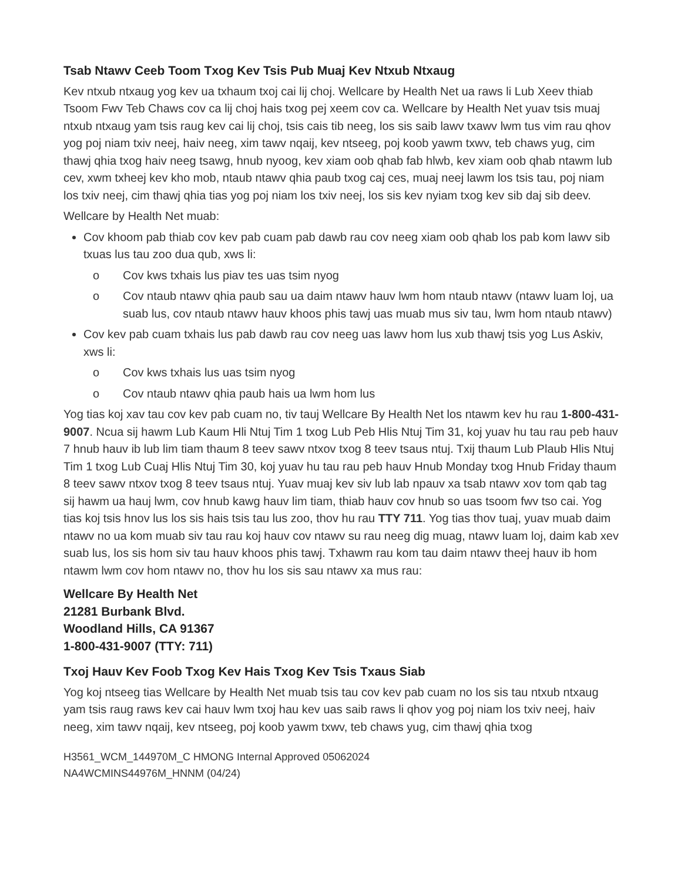Tsab Ntawv Ceeb Toom Txog Kev Tsis Pub Muaj Kev Ntxub Ntxaug
Kev ntxub ntxaug yog kev ua txhaum txoj cai lij choj. Wellcare by Health Net ua raws li Lub Xeev thiab Tsoom Fwv Teb Chaws cov ca lij choj hais txog pej xeem cov ca. Wellcare by Health Net yuav tsis muaj ntxub ntxaug yam tsis raug kev cai lij choj, tsis cais tib neeg, los sis saib lawv txawv lwm tus vim rau qhov yog poj niam txiv neej, haiv neeg, xim tawv nqaij, kev ntseeg, poj koob yawm txwv, teb chaws yug, cim thawj qhia txog haiv neeg tsawg, hnub nyoog, kev xiam oob qhab fab hlwb, kev xiam oob qhab ntawm lub cev, xwm txheej kev kho mob, ntaub ntawv qhia paub txog caj ces, muaj neej lawm los tsis tau, poj niam los txiv neej, cim thawj qhia tias yog poj niam los txiv neej, los sis kev nyiam txog kev sib daj sib deev.
Wellcare by Health Net muab:
Cov khoom pab thiab cov kev pab cuam pab dawb rau cov neeg xiam oob qhab los pab kom lawv sib txuas lus tau zoo dua qub, xws li:
o Cov kws txhais lus piav tes uas tsim nyog
o Cov ntaub ntawv qhia paub sau ua daim ntawv hauv lwm hom ntaub ntawv (ntawv luam loj, ua suab lus, cov ntaub ntawv hauv khoos phis tawj uas muab mus siv tau, lwm hom ntaub ntawv)
Cov kev pab cuam txhais lus pab dawb rau cov neeg uas lawv hom lus xub thawj tsis yog Lus Askiv, xws li:
o Cov kws txhais lus uas tsim nyog
o Cov ntaub ntawv qhia paub hais ua lwm hom lus
Yog tias koj xav tau cov kev pab cuam no, tiv tauj Wellcare By Health Net los ntawm kev hu rau 1-800-431-9007. Ncua sij hawm Lub Kaum Hli Ntuj Tim 1 txog Lub Peb Hlis Ntuj Tim 31, koj yuav hu tau rau peb hauv 7 hnub hauv ib lub lim tiam thaum 8 teev sawv ntxov txog 8 teev tsaus ntuj. Txij thaum Lub Plaub Hlis Ntuj Tim 1 txog Lub Cuaj Hlis Ntuj Tim 30, koj yuav hu tau rau peb hauv Hnub Monday txog Hnub Friday thaum 8 teev sawv ntxov txog 8 teev tsaus ntuj. Yuav muaj kev siv lub lab npauv xa tsab ntawv xov tom qab tag sij hawm ua hauj lwm, cov hnub kawg hauv lim tiam, thiab hauv cov hnub so uas tsoom fwv tso cai. Yog tias koj tsis hnov lus los sis hais tsis tau lus zoo, thov hu rau TTY 711. Yog tias thov tuaj, yuav muab daim ntawv no ua kom muab siv tau rau koj hauv cov ntawv su rau neeg dig muag, ntawv luam loj, daim kab xev suab lus, los sis hom siv tau hauv khoos phis tawj. Txhawm rau kom tau daim ntawv theej hauv ib hom ntawm lwm cov hom ntawv no, thov hu los sis sau ntawv xa mus rau:
Wellcare By Health Net
21281 Burbank Blvd.
Woodland Hills, CA 91367
1-800-431-9007 (TTY: 711)
Txoj Hauv Kev Foob Txog Kev Hais Txog Kev Tsis Txaus Siab
Yog koj ntseeg tias Wellcare by Health Net muab tsis tau cov kev pab cuam no los sis tau ntxub ntxaug yam tsis raug raws kev cai hauv lwm txoj hau kev uas saib raws li qhov yog poj niam los txiv neej, haiv neeg, xim tawv nqaij, kev ntseeg, poj koob yawm txwv, teb chaws yug, cim thawj qhia txog
H3561_WCM_144970M_C HMONG Internal Approved 05062024
NA4WCMINS44976M_HNNM (04/24)